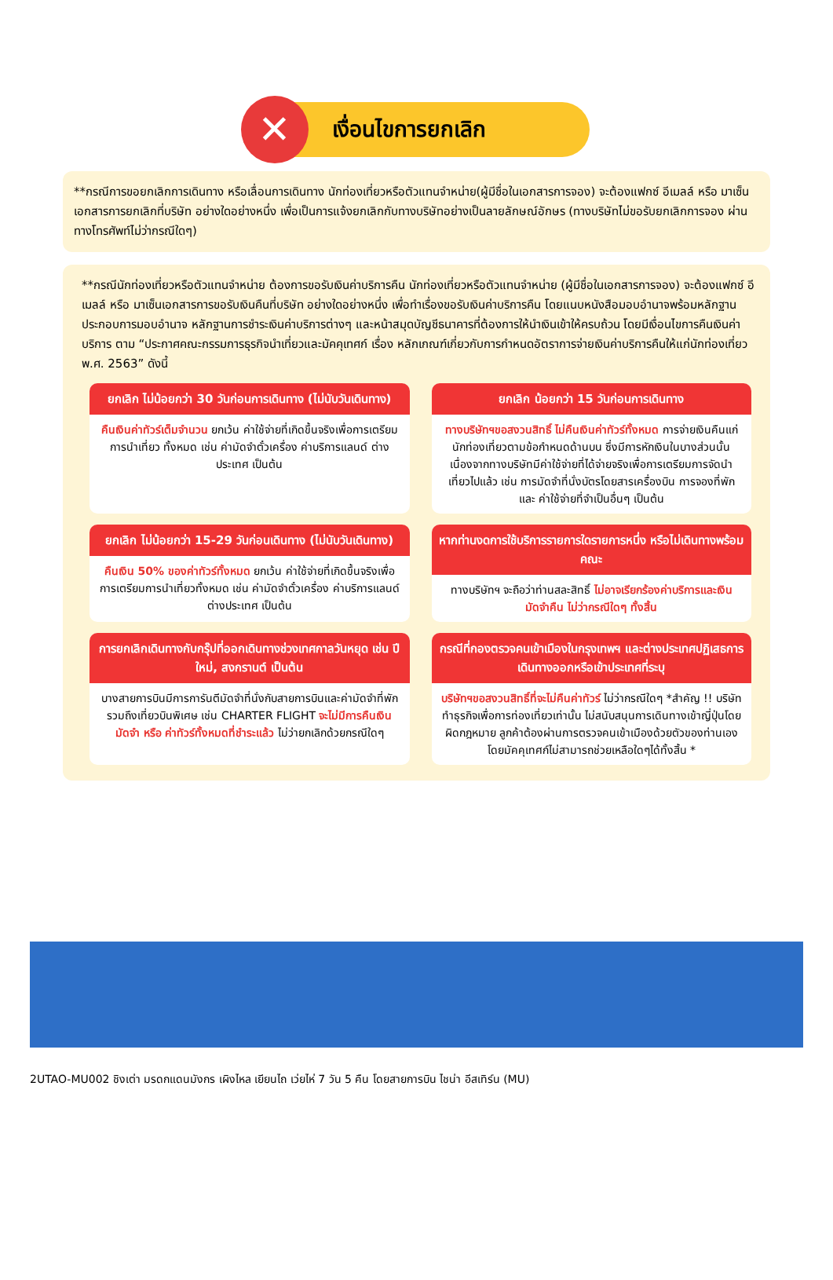✕
เงื่อนไขการยกเลิก
**กรณีการขอยกเลิกการเดินทาง หรือเลื่อนการเดินทาง นักท่องเที่ยวหรือตัวแทนจำหน่าย(ผู้มีชื่อในเอกสารการจอง) จะต้องแฟกซ์ อีเมลล์ หรือ มาเซ็นเอกสารการยกเลิกที่บริษัท อย่างใดอย่างหนึ่ง เพื่อเป็นการแจ้งยกเลิกกับทางบริษัทอย่างเป็นลายลักษณ์อักษร (ทางบริษัทไม่ขอรับยกเลิกการจอง ผ่านทางโทรศัพท์ไม่ว่ากรณีใดๆ)
**กรณีนักท่องเที่ยวหรือตัวแทนจำหน่าย ต้องการขอรับเงินค่าบริการคืน นักท่องเที่ยวหรือตัวแทนจำหน่าย (ผู้มีชื่อในเอกสารการจอง) จะต้องแฟกซ์ อีเมลล์ หรือ มาเซ็นเอกสารการขอรับเงินคืนที่บริษัท อย่างใดอย่างหนึ่ง เพื่อทำเรื่องขอรับเงินค่าบริการคืน โดยแนบหนังสือมอบอำนาจพร้อมหลักฐานประกอบการมอบอำนาจ หลักฐานการชำระเงินค่าบริการต่างๆ และหน้าสมุดบัญชีธนาคารที่ต้องการให้นำเงินเข้าให้ครบถ้วน โดยมีเงื่อนไขการคืนเงินค่าบริการ ตาม “ประกาศคณะกรรมการธุรกิจนำเที่ยวและมัคคุเทศก์ เรื่อง หลักเกณฑ์เกี่ยวกับการกำหนดอัตราการจ่ายเงินค่าบริการคืนให้แก่นักท่องเที่ยว พ.ศ. 2563” ดังนี้
ยกเลิก ไม่น้อยกว่า 30 วันก่อนการเดินทาง (ไม่นับวันเดินทาง)
คืนเงินค่าทัวร์เต็มจำนวน ยกเว้น ค่าใช้จ่ายที่เกิดขึ้นจริงเพื่อการเตรียมการนำเที่ยว ทั้งหมด เช่น ค่ามัดจำตั๋วเครื่อง ค่าบริการแลนด์ ต่างประเทศ เป็นต้น
ยกเลิก น้อยกว่า 15 วันก่อนการเดินทาง
ทางบริษัทฯขอสงวนสิทธิ์ ไม่คืนเงินค่าทัวร์ทั้งหมด การจ่ายเงินคืนแก่นักท่องเที่ยวตามข้อกำหนดด้านบน ซึ่งมีการหักเงินในบางส่วนนั้น เนื่องจากทางบริษัทมีค่าใช้จ่ายที่ได้จ่ายจริงเพื่อการเตรียมการจัดนำเที่ยวไปแล้ว เช่น การมัดจำที่นั่งบัตรโดยสารเครื่องบิน การจองที่พัก และ ค่าใช้จ่ายที่จำเป็นอื่นๆ เป็นต้น
ยกเลิก ไม่น้อยกว่า 15-29 วันก่อนเดินทาง (ไม่นับวันเดินทาง)
คืนเงิน 50% ของค่าทัวร์ทั้งหมด ยกเว้น ค่าใช้จ่ายที่เกิดขึ้นจริงเพื่อการเตรียมการนำเที่ยวทั้งหมด เช่น ค่ามัดจำตั๋วเครื่อง ค่าบริการแลนด์ ต่างประเทศ เป็นต้น
หากท่านงดการใช้บริการรายการใดรายการหนึ่ง หรือไม่เดินทางพร้อมคณะ
ทางบริษัทฯ จะถือว่าท่านสละสิทธิ์ ไม่อาจเรียกร้องค่าบริการและเงินมัดจำคืน ไม่ว่ากรณีใดๆ ทั้งสิ้น
การยกเลิกเดินทางกับกรุ๊ปที่ออกเดินทางช่วงเทศกาลวันหยุด เช่น ปีใหม่, สงกรานต์ เป็นต้น
บางสายการบินมีการการันตีมัดจำที่นั่งกับสายการบินและค่ามัดจำที่พัก รวมถึงเที่ยวบินพิเศษ เช่น CHARTER FLIGHT จะไม่มีการคืนเงินมัดจำ หรือ ค่าทัวร์ทั้งหมดที่ชำระแล้ว ไม่ว่ายกเลิกด้วยกรณีใดๆ
กรณีที่กองตรวจคนเข้าเมืองในกรุงเทพฯ และต่างประเทศปฏิเสธการเดินทางออกหรือเข้าประเทศที่ระบุ
บริษัทฯขอสงวนสิทธิ์ที่จะไม่คืนค่าทัวร์ ไม่ว่ากรณีใดๆ *สำคัญ !! บริษัททำธุรกิจเพื่อการท่องเที่ยวเท่านั้น ไม่สนับสนุนการเดินทางเข้าญี่ปุ่นโดยผิดกฎหมาย ลูกค้าต้องผ่านการตรวจคนเข้าเมืองด้วยตัวของท่านเอง โดยมัคคุเทศก์ไม่สามารถช่วยเหลือใดๆได้ทั้งสิ้น *
2UTAO-MU002 ชิงเต่า มรดกแดนมังกร เผิงไหล เยียนไถ เว่ยไห่ 7 วัน 5 คืน โดยสายการบิน ไชน่า อีสเทิร์น (MU)